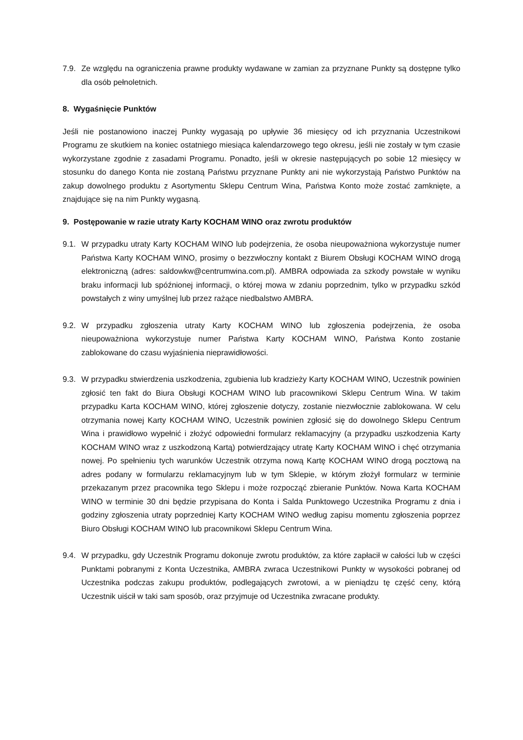7.9.
Ze względu na ograniczenia prawne produkty wydawane w zamian za przyznane Punkty są dostępne tylko dla osób pełnoletnich.
8. Wygaśnięcie Punktów
Jeśli nie postanowiono inaczej Punkty wygasają po upływie 36 miesięcy od ich przyznania Uczestnikowi Programu ze skutkiem na koniec ostatniego miesiąca kalendarzowego tego okresu, jeśli nie zostały w tym czasie wykorzystane zgodnie z zasadami Programu. Ponadto, jeśli w okresie następujących po sobie 12 miesięcy w stosunku do danego Konta nie zostaną Państwu przyznane Punkty ani nie wykorzystają Państwo Punktów na zakup dowolnego produktu z Asortymentu Sklepu Centrum Wina, Państwa Konto może zostać zamknięte, a znajdujące się na nim Punkty wygasną.
9. Postępowanie w razie utraty Karty KOCHAM WINO oraz zwrotu produktów
9.1.
W przypadku utraty Karty KOCHAM WINO lub podejrzenia, że osoba nieupoważniona wykorzystuje numer Państwa Karty KOCHAM WINO, prosimy o bezzwłoczny kontakt z Biurem Obsługi KOCHAM WINO drogą elektroniczną (adres: saldowkw@centrumwina.com.pl). AMBRA odpowiada za szkody powstałe w wyniku braku informacji lub spóźnionej informacji, o której mowa w zdaniu poprzednim, tylko w przypadku szkód powstałych z winy umyślnej lub przez rażące niedbalstwo AMBRA.
9.2.
W przypadku zgłoszenia utraty Karty KOCHAM WINO lub zgłoszenia podejrzenia, że osoba nieupoważniona wykorzystuje numer Państwa Karty KOCHAM WINO, Państwa Konto zostanie zablokowane do czasu wyjaśnienia nieprawidłowości.
9.3.
W przypadku stwierdzenia uszkodzenia, zgubienia lub kradzieży Karty KOCHAM WINO, Uczestnik powinien zgłosić ten fakt do Biura Obsługi KOCHAM WINO lub pracownikowi Sklepu Centrum Wina. W takim przypadku Karta KOCHAM WINO, której zgłoszenie dotyczy, zostanie niezwłocznie zablokowana. W celu otrzymania nowej Karty KOCHAM WINO, Uczestnik powinien zgłosić się do dowolnego Sklepu Centrum Wina i prawidłowo wypełnić i złożyć odpowiedni formularz reklamacyjny (a przypadku uszkodzenia Karty KOCHAM WINO wraz z uszkodzoną Kartą) potwierdzający utratę Karty KOCHAM WINO i chęć otrzymania nowej. Po spełnieniu tych warunków Uczestnik otrzyma nową Kartę KOCHAM WINO drogą pocztową na adres podany w formularzu reklamacyjnym lub w tym Sklepie, w którym złożył formularz w terminie przekazanym przez pracownika tego Sklepu i może rozpocząć zbieranie Punktów. Nowa Karta KOCHAM WINO w terminie 30 dni będzie przypisana do Konta i Salda Punktowego Uczestnika Programu z dnia i godziny zgłoszenia utraty poprzedniej Karty KOCHAM WINO według zapisu momentu zgłoszenia poprzez Biuro Obsługi KOCHAM WINO lub pracownikowi Sklepu Centrum Wina.
9.4.
W przypadku, gdy Uczestnik Programu dokonuje zwrotu produktów, za które zapłacił w całości lub w części Punktami pobranymi z Konta Uczestnika, AMBRA zwraca Uczestnikowi Punkty w wysokości pobranej od Uczestnika podczas zakupu produktów, podlegających zwrotowi, a w pieniądzu tę część ceny, którą Uczestnik uiścił w taki sam sposób, oraz przyjmuje od Uczestnika zwracane produkty.